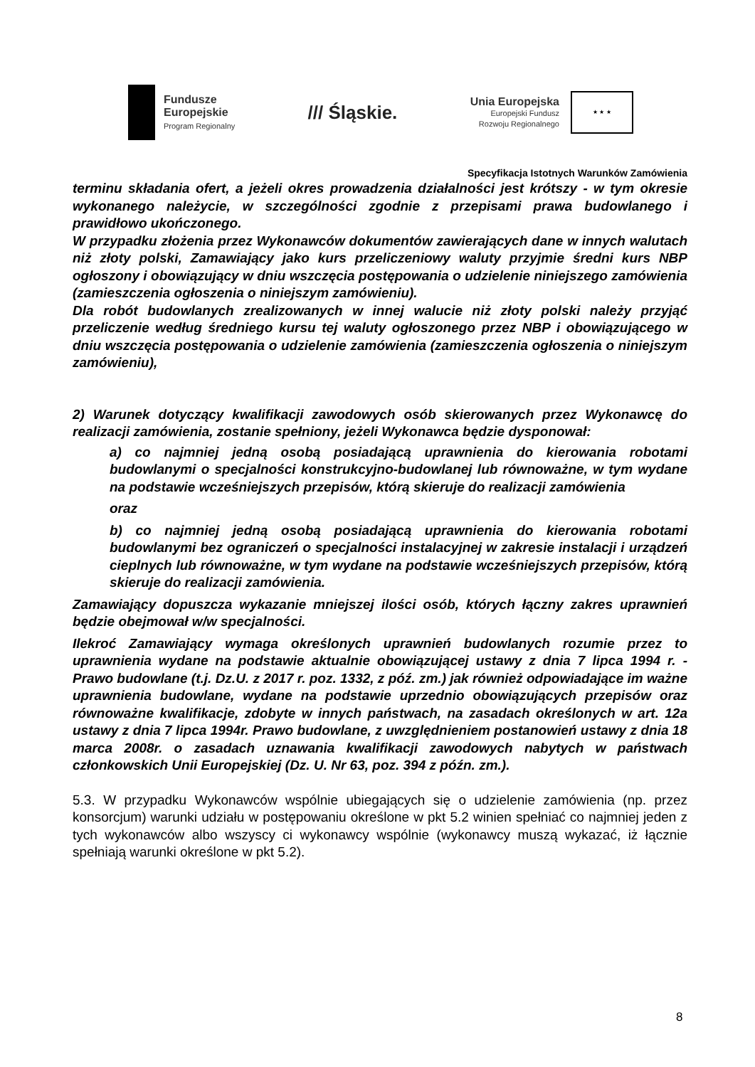Fundusze
Europejskie
Program Regionalny
/// Śląskie.
Unia Europejska
Europejski Fundusz
Rozwoju Regionalnego
★ ★ ★
Specyfikacja Istotnych Warunków Zamówienia
terminu składania ofert, a jeżeli okres prowadzenia działalności jest krótszy - w tym okresie wykonanego należycie, w szczególności zgodnie z przepisami prawa budowlanego i prawidłowo ukończonego.
W przypadku złożenia przez Wykonawców dokumentów zawierających dane w innych walutach niż złoty polski, Zamawiający jako kurs przeliczeniowy waluty przyjmie średni kurs NBP ogłoszony i obowiązujący w dniu wszczęcia postępowania o udzielenie niniejszego zamówienia (zamieszczenia ogłoszenia o niniejszym zamówieniu).
Dla robót budowlanych zrealizowanych w innej walucie niż złoty polski należy przyjąć przeliczenie według średniego kursu tej waluty ogłoszonego przez NBP i obowiązującego w dniu wszczęcia postępowania o udzielenie zamówienia (zamieszczenia ogłoszenia o niniejszym zamówieniu),
2) Warunek dotyczący kwalifikacji zawodowych osób skierowanych przez Wykonawcę do realizacji zamówienia, zostanie spełniony, jeżeli Wykonawca będzie dysponował:
a) co najmniej jedną osobą posiadającą uprawnienia do kierowania robotami budowlanymi o specjalności konstrukcyjno-budowlanej lub równoważne, w tym wydane na podstawie wcześniejszych przepisów, którą skieruje do realizacji zamówienia
oraz
b) co najmniej jedną osobą posiadającą uprawnienia do kierowania robotami budowlanymi bez ograniczeń o specjalności instalacyjnej w zakresie instalacji i urządzeń cieplnych lub równoważne, w tym wydane na podstawie wcześniejszych przepisów, którą skieruje do realizacji zamówienia.
Zamawiający dopuszcza wykazanie mniejszej ilości osób, których łączny zakres uprawnień będzie obejmował w/w specjalności.
Ilekroć Zamawiający wymaga określonych uprawnień budowlanych rozumie przez to uprawnienia wydane na podstawie aktualnie obowiązującej ustawy z dnia 7 lipca 1994 r. - Prawo budowlane (t.j. Dz.U. z 2017 r. poz. 1332, z póź. zm.) jak również odpowiadające im ważne uprawnienia budowlane, wydane na podstawie uprzednio obowiązujących przepisów oraz równoważne kwalifikacje, zdobyte w innych państwach, na zasadach określonych w art. 12a ustawy z dnia 7 lipca 1994r. Prawo budowlane, z uwzględnieniem postanowień ustawy z dnia 18 marca 2008r. o zasadach uznawania kwalifikacji zawodowych nabytych w państwach członkowskich Unii Europejskiej (Dz. U. Nr 63, poz. 394 z późn. zm.).
5.3. W przypadku Wykonawców wspólnie ubiegających się o udzielenie zamówienia (np. przez konsorcjum) warunki udziału w postępowaniu określone w pkt 5.2 winien spełniać co najmniej jeden z tych wykonawców albo wszyscy ci wykonawcy wspólnie (wykonawcy muszą wykazać, iż łącznie spełniają warunki określone w pkt 5.2).
8